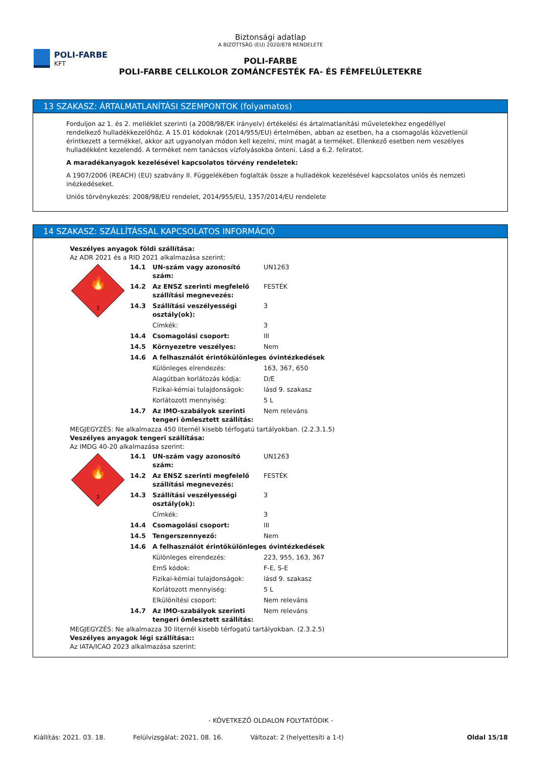POLI-FARBE
KFT
Biztonsági adatlap
A BIZOTTSÁG (EU) 2020/878 RENDELETE
POLI-FARBE
POLI-FARBE CELLKOLOR ZOMÁNCFESTÉK FA- ÉS FÉMFELÜLETEKRE
13 SZAKASZ: ÁRTALMATLANÍTÁSI SZEMPONTOK (folyamatos)
Forduljon az 1. és 2. melléklet szerinti (a 2008/98/EK irányelv) értékelési és ártalmatlanítási műveletekhez engedéllyel rendelkező hulladékkezelőhöz. A 15.01 kódoknak (2014/955/EU) értelmében, abban az esetben, ha a csomagolás közvetlenül érintkezett a termékkel, akkor azt ugyanolyan módon kell kezelni, mint magát a terméket. Ellenkező esetben nem veszélyes hulladékként kezelendő. A terméket nem tanácsos vízfolyásokba önteni. Lásd a 6.2. feliratot.
A maradékanyagok kezelésével kapcsolatos törvény rendeletek:
A 1907/2006 (REACH) (EU) szabvány II. Függelékében foglalták össze a hulladékok kezelésével kapcsolatos uniós és nemzeti inézkedéseket.
Uniós törvénykezés: 2008/98/EU rendelet, 2014/955/EU, 1357/2014/EU rendelete
14 SZAKASZ: SZÁLLÍTÁSSAL KAPCSOLATOS INFORMÁCIÓ
Veszélyes anyagok földi szállítása:
Az ADR 2021 és a RID 2021 alkalmazása szerint:
| 🔥 3 | 14.1 | UN-szám vagy azonosító szám: | UN1263 |
| | 14.2 | Az ENSZ szerinti megfelelő szállítási megnevezés: | FESTÉK |
| | 14.3 | Szállítási veszélyességi osztály(ok): | 3 |
| | | Címkék: | 3 |
| | 14.4 | Csomagolási csoport: | III |
| | 14.5 | Környezetre veszélyes: | Nem |
| | 14.6 | A felhasználót érintőkülönleges óvintézkedések | |
| | | Különleges elrendezés: | 163, 367, 650 |
| | | Alagútban korlátozás kódja: | D/E |
| | | Fizikai-kémiai tulajdonságok: | lásd 9. szakasz |
| | | Korlátozott mennyiség: | 5 L |
| | 14.7 | Az IMO-szabályok szerinti tengeri ömlesztett szállítás: | Nem releváns |
MEGJEGYZÉS: Ne alkalmazza 450 liternél kisebb térfogatú tartályokban. (2.2.3.1.5)
Veszélyes anyagok tengeri szállítása:
Az IMDG 40-20 alkalmazása szerint:
| 🔥 3 | 14.1 | UN-szám vagy azonosító szám: | UN1263 |
| | 14.2 | Az ENSZ szerinti megfelelő szállítási megnevezés: | FESTÉK |
| | 14.3 | Szállítási veszélyességi osztály(ok): | 3 |
| | | Címkék: | 3 |
| | 14.4 | Csomagolási csoport: | III |
| | 14.5 | Tengerszennyező: | Nem |
| | 14.6 | A felhasználót érintőkülönleges óvintézkedések | |
| | | Különleges elrendezés: | 223, 955, 163, 367 |
| | | EmS kódok: | F-E, S-E |
| | | Fizikai-kémiai tulajdonságok: | lásd 9. szakasz |
| | | Korlátozott mennyiség: | 5 L |
| | | Elkülönítési csoport: | Nem releváns |
| | 14.7 | Az IMO-szabályok szerinti tengeri ömlesztett szállítás: | Nem releváns |
MEGJEGYZÉS: Ne alkalmazza 30 liternél kisebb térfogatú tartályokban. (2.3.2.5)
Veszélyes anyagok légi szállítása::
Az IATA/ICAO 2023 alkalmazása szerint:
- KÖVETKEZŐ OLDALON FOLYTATÓDIK -
Kiállítás: 2021. 03. 18. Felülvizsgálat: 2021. 08. 16. Változat: 2 (helyettesíti a 1-t) Oldal 15/18